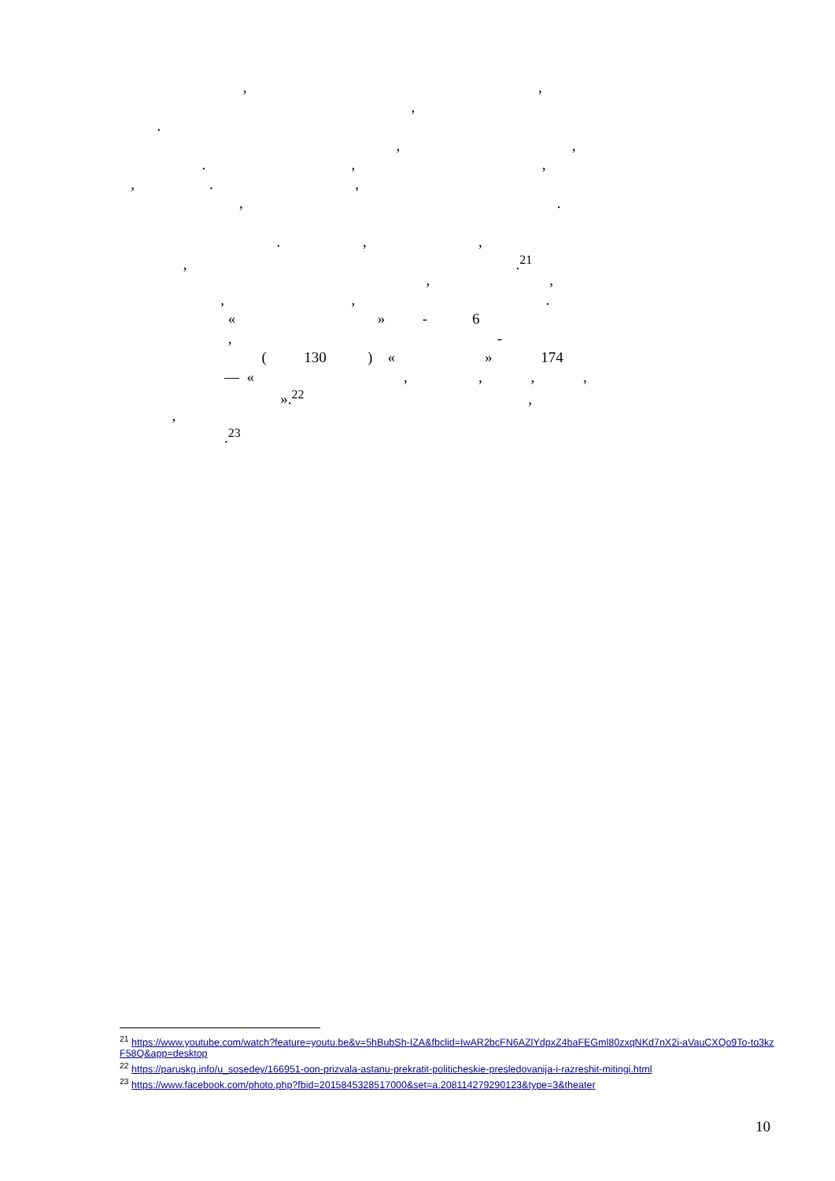, ,
,
.
, ,
. , ,
, . ,
, .
. , ,
, .<sup>21</sup>
, ,
, , .
« » - 6
, -
( 130 ) « » 174
— « , , , ,
».<sup>22</sup> ,
,
.<sup>23</sup>
<sup>21</sup> https://www.youtube.com/watch?feature=youtu.be&v=5hBubSh-IZA&fbclid=IwAR2bcFN6AZlYdpxZ4baFEGml80zxqNKd7nX2i-aVauCXQo9To-to3kzF58Q&app=desktop
<sup>22</sup> https://paruskg.info/u_sosedey/166951-oon-prizvala-astanu-prekratit-politicheskie-presledovanija-i-razreshit-mitingi.html
<sup>23</sup> https://www.facebook.com/photo.php?fbid=2015845328517000&set=a.208114279290123&type=3&theater
10